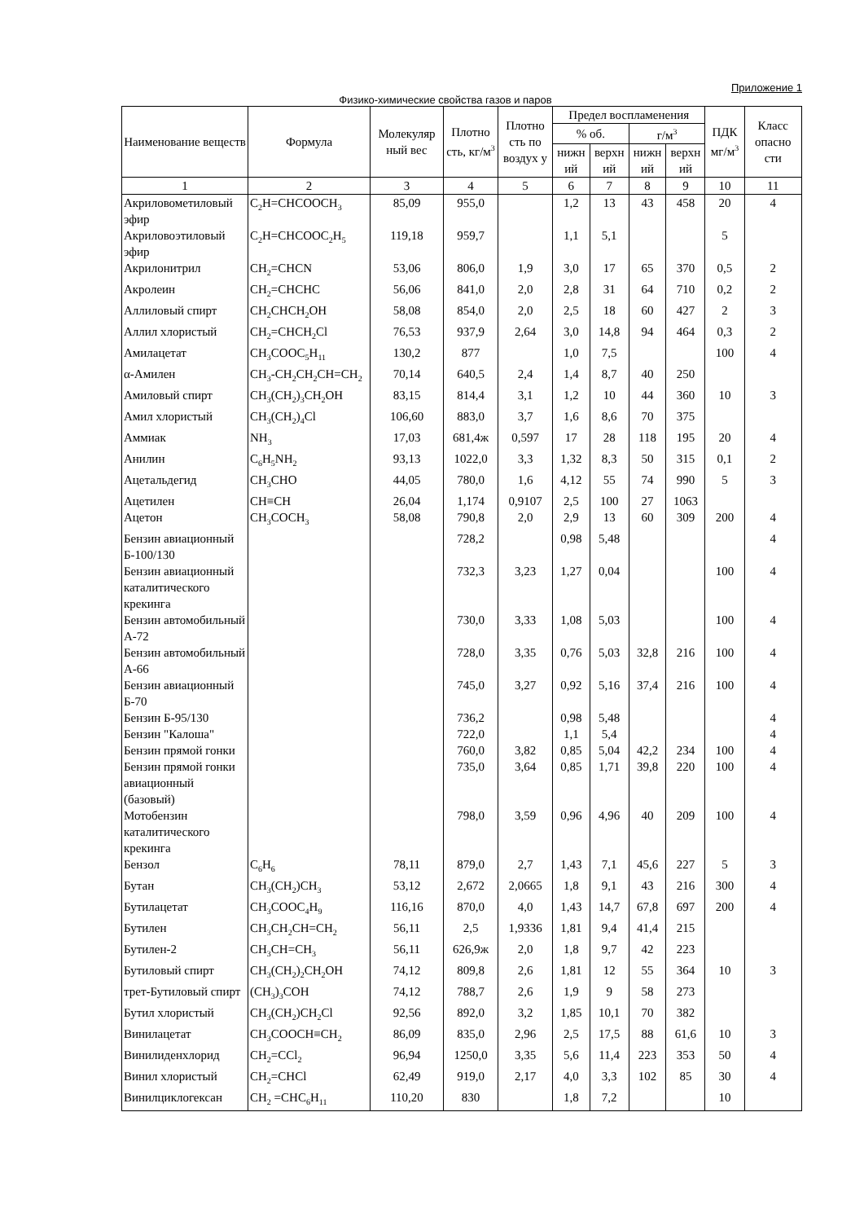Приложение 1
Физико-химические свойства газов и паров
| Наименование веществ | Формула | Молекуляр ный вес | Плотно сть, кг/м<sup>3</sup> | Плотно сть по воздух у | Предел воспламенения | | | | ПДК мг/м<sup>3</sup> | Класс опасно сти |
| --- | --- | --- | --- | --- | --- | --- | --- | --- | --- | --- |
| | | | | | % об. | | г/м<sup>3</sup> | | | |
| | | | | | нижн ий | верхн ий | нижн ий | верхн ий | | |
| 1 | 2 | 3 | 4 | 5 | 6 | 7 | 8 | 9 | 10 | 11 |
| Акриловометиловый эфир | C<sub>2</sub>H=CHCOOCH<sub>3</sub> | 85,09 | 955,0 | | 1,2 | 13 | 43 | 458 | 20 | 4 |
| Акриловоэтиловый эфир | C<sub>2</sub>H=CHCOOC<sub>2</sub>H<sub>5</sub> | 119,18 | 959,7 | | 1,1 | 5,1 | | | 5 | |
| Акрилонитрил | CH<sub>2</sub>=CHCN | 53,06 | 806,0 | 1,9 | 3,0 | 17 | 65 | 370 | 0,5 | 2 |
| Акролеин | CH<sub>2</sub>=CHCHC | 56,06 | 841,0 | 2,0 | 2,8 | 31 | 64 | 710 | 0,2 | 2 |
| Аллиловый спирт | CH<sub>2</sub>CHCH<sub>2</sub>OH | 58,08 | 854,0 | 2,0 | 2,5 | 18 | 60 | 427 | 2 | 3 |
| Аллил хлористый | CH<sub>2</sub>=CHCH<sub>2</sub>Cl | 76,53 | 937,9 | 2,64 | 3,0 | 14,8 | 94 | 464 | 0,3 | 2 |
| Амилацетат | CH<sub>3</sub>COOC<sub>5</sub>H<sub>11</sub> | 130,2 | 877 | | 1,0 | 7,5 | | | 100 | 4 |
| α-Амилен | CH<sub>3</sub>-CH<sub>2</sub>CH<sub>2</sub>CH=CH<sub>2</sub> | 70,14 | 640,5 | 2,4 | 1,4 | 8,7 | 40 | 250 | | |
| Амиловый спирт | CH<sub>3</sub>(CH<sub>2</sub>)<sub>3</sub>CH<sub>2</sub>OH | 83,15 | 814,4 | 3,1 | 1,2 | 10 | 44 | 360 | 10 | 3 |
| Амил хлористый | CH<sub>3</sub>(CH<sub>2</sub>)<sub>4</sub>Cl | 106,60 | 883,0 | 3,7 | 1,6 | 8,6 | 70 | 375 | | |
| Аммиак | NH<sub>3</sub> | 17,03 | 681,4ж | 0,597 | 17 | 28 | 118 | 195 | 20 | 4 |
| Анилин | C<sub>6</sub>H<sub>5</sub>NH<sub>2</sub> | 93,13 | 1022,0 | 3,3 | 1,32 | 8,3 | 50 | 315 | 0,1 | 2 |
| Ацетальдегид | CH<sub>3</sub>CHO | 44,05 | 780,0 | 1,6 | 4,12 | 55 | 74 | 990 | 5 | 3 |
| Ацетилен | CH≡CH | 26,04 | 1,174 | 0,9107 | 2,5 | 100 | 27 | 1063 | | |
| Ацетон | CH<sub>3</sub>COCH<sub>3</sub> | 58,08 | 790,8 | 2,0 | 2,9 | 13 | 60 | 309 | 200 | 4 |
| Бензин авиационный Б-100/130 | | | 728,2 | | 0,98 | 5,48 | | | | 4 |
| Бензин авиационный каталитического крекинга | | | 732,3 | 3,23 | 1,27 | 0,04 | | | 100 | 4 |
| Бензин автомобильный А-72 | | | 730,0 | 3,33 | 1,08 | 5,03 | | | 100 | 4 |
| Бензин автомобильный А-66 | | | 728,0 | 3,35 | 0,76 | 5,03 | 32,8 | 216 | 100 | 4 |
| Бензин авиационный Б-70 | | | 745,0 | 3,27 | 0,92 | 5,16 | 37,4 | 216 | 100 | 4 |
| Бензин Б-95/130 | | | 736,2 | | 0,98 | 5,48 | | | | 4 |
| Бензин "Калоша" | | | 722,0 | | 1,1 | 5,4 | | | | 4 |
| Бензин прямой гонки | | | 760,0 | 3,82 | 0,85 | 5,04 | 42,2 | 234 | 100 | 4 |
| Бензин прямой гонки авиационный (базовый) | | | 735,0 | 3,64 | 0,85 | 1,71 | 39,8 | 220 | 100 | 4 |
| Мотобензин каталитического крекинга | | | 798,0 | 3,59 | 0,96 | 4,96 | 40 | 209 | 100 | 4 |
| Бензол | C<sub>6</sub>H<sub>6</sub> | 78,11 | 879,0 | 2,7 | 1,43 | 7,1 | 45,6 | 227 | 5 | 3 |
| Бутан | CH<sub>3</sub>(CH<sub>2</sub>)CH<sub>3</sub> | 53,12 | 2,672 | 2,0665 | 1,8 | 9,1 | 43 | 216 | 300 | 4 |
| Бутилацетат | CH<sub>3</sub>COOC<sub>4</sub>H<sub>9</sub> | 116,16 | 870,0 | 4,0 | 1,43 | 14,7 | 67,8 | 697 | 200 | 4 |
| Бутилен | CH<sub>3</sub>CH<sub>2</sub>CH=CH<sub>2</sub> | 56,11 | 2,5 | 1,9336 | 1,81 | 9,4 | 41,4 | 215 | | |
| Бутилен-2 | CH<sub>3</sub>CH=CH<sub>3</sub> | 56,11 | 626,9ж | 2,0 | 1,8 | 9,7 | 42 | 223 | | |
| Бутиловый спирт | CH<sub>3</sub>(CH<sub>2</sub>)<sub>2</sub>CH<sub>2</sub>OH | 74,12 | 809,8 | 2,6 | 1,81 | 12 | 55 | 364 | 10 | 3 |
| трет-Бутиловый спирт | (CH<sub>3</sub>)<sub>3</sub>COH | 74,12 | 788,7 | 2,6 | 1,9 | 9 | 58 | 273 | | |
| Бутил хлористый | CH<sub>3</sub>(CH<sub>2</sub>)CH<sub>2</sub>Cl | 92,56 | 892,0 | 3,2 | 1,85 | 10,1 | 70 | 382 | | |
| Винилацетат | CH<sub>3</sub>COOCH≡CH<sub>2</sub> | 86,09 | 835,0 | 2,96 | 2,5 | 17,5 | 88 | 61,6 | 10 | 3 |
| Винилиденхлорид | CH<sub>2</sub>=CCl<sub>2</sub> | 96,94 | 1250,0 | 3,35 | 5,6 | 11,4 | 223 | 353 | 50 | 4 |
| Винил хлористый | CH<sub>2</sub>=CHCl | 62,49 | 919,0 | 2,17 | 4,0 | 3,3 | 102 | 85 | 30 | 4 |
| Винилциклогексан | CH<sub>2</sub> =CHC<sub>6</sub>H<sub>11</sub> | 110,20 | 830 | | 1,8 | 7,2 | | | 10 | |